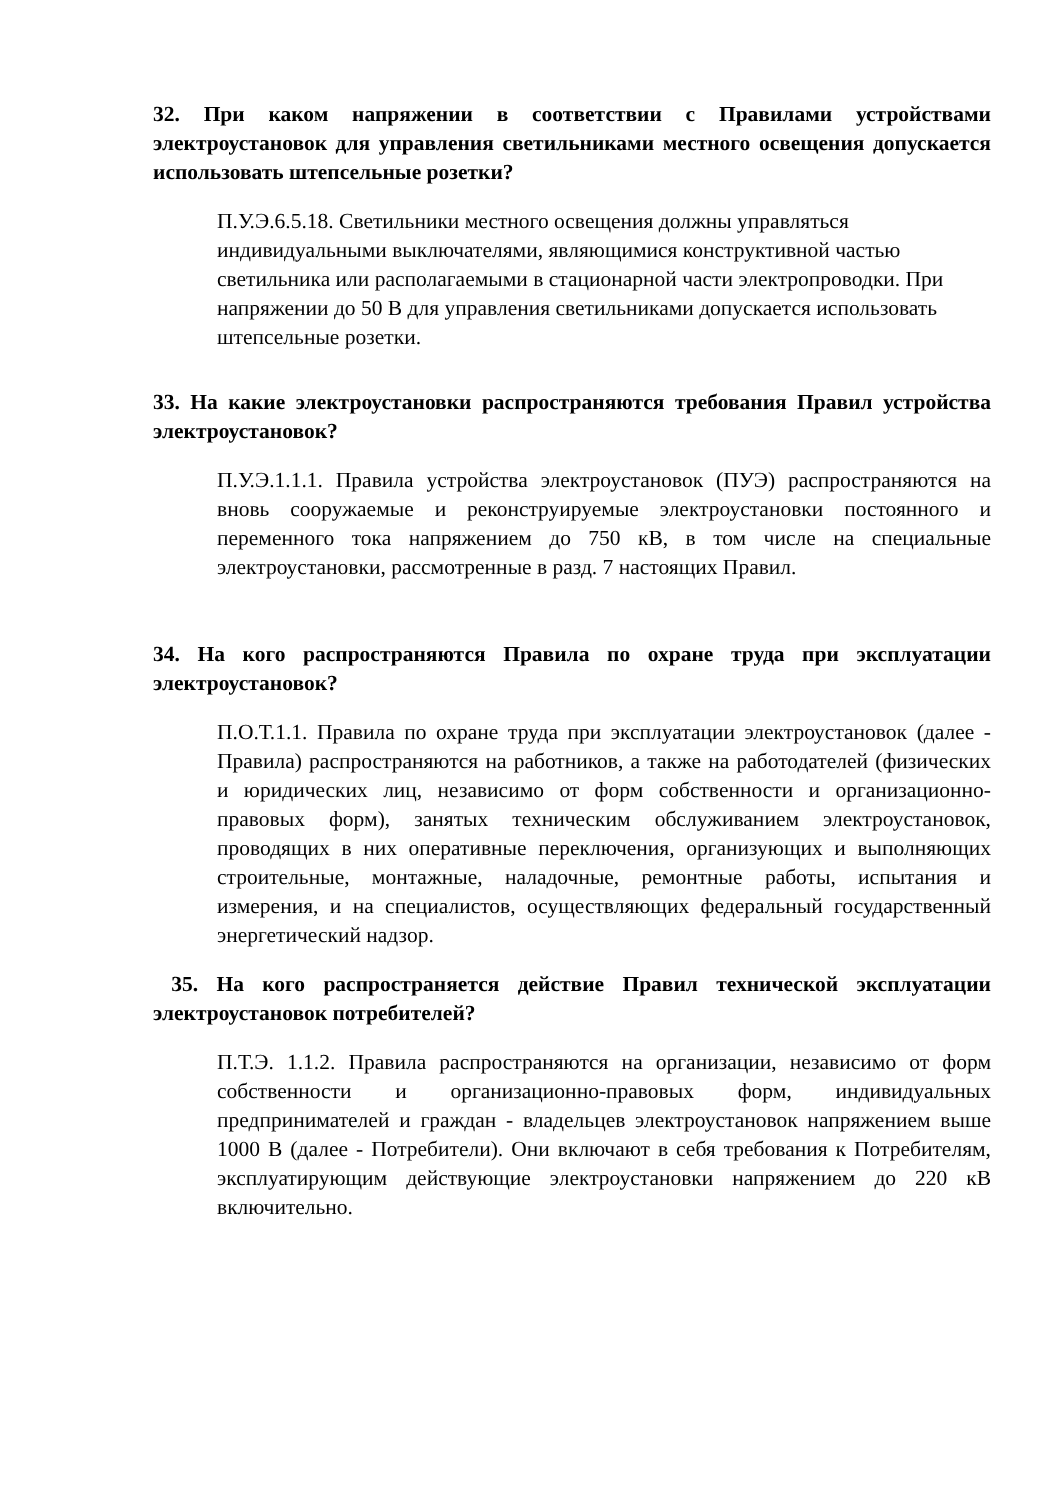32. При каком напряжении в соответствии с Правилами устройствами электроустановок для управления светильниками местного освещения допускается использовать штепсельные розетки?
П.У.Э.6.5.18. Светильники местного освещения должны управляться индивидуальными выключателями, являющимися конструктивной частью светильника или располагаемыми в стационарной части электропроводки. При напряжении до 50 В для управления светильниками допускается использовать штепсельные розетки.
33. На какие электроустановки распространяются требования Правил устройства электроустановок?
П.У.Э.1.1.1. Правила устройства электроустановок (ПУЭ) распространяются на вновь сооружаемые и реконструируемые электроустановки постоянного и переменного тока напряжением до 750 кВ, в том числе на специальные электроустановки, рассмотренные в разд. 7 настоящих Правил.
34. На кого распространяются Правила по охране труда при эксплуатации электроустановок?
П.О.Т.1.1. Правила по охране труда при эксплуатации электроустановок (далее - Правила) распространяются на работников, а также на работодателей (физических и юридических лиц, независимо от форм собственности и организационно-правовых форм), занятых техническим обслуживанием электроустановок, проводящих в них оперативные переключения, организующих и выполняющих строительные, монтажные, наладочные, ремонтные работы, испытания и измерения, и на специалистов, осуществляющих федеральный государственный энергетический надзор.
35. На кого распространяется действие Правил технической эксплуатации электроустановок потребителей?
П.Т.Э. 1.1.2. Правила распространяются на организации, независимо от форм собственности и организационно-правовых форм, индивидуальных предпринимателей и граждан - владельцев электроустановок напряжением выше 1000 В (далее - Потребители). Они включают в себя требования к Потребителям, эксплуатирующим действующие электроустановки напряжением до 220 кВ включительно.